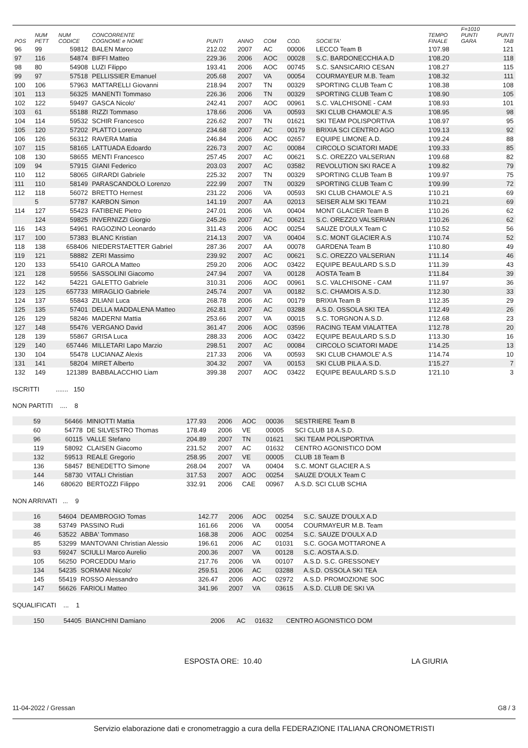| POS | NUM PETT | NUM CODICE | CONCORRENTE COGNOME e NOME | PUNTI | ANNO | COM | COD. | SOCIETA' | TEMPO FINALE | F=1010 PUNTI GARA | PUNTI TAB |
| --- | --- | --- | --- | --- | --- | --- | --- | --- | --- | --- | --- |
| 96 | 99 | 59812 | BALEN Marco | 212.02 | 2007 | AC | 00006 | LECCO Team B | 1'07.98 | | 121 |
| 97 | 116 | 54874 | BIFFI Matteo | 229.36 | 2006 | AOC | 00028 | S.C. BARDONECCHIA A.D | 1'08.20 | | 118 |
| 98 | 80 | 54908 | LUZI Filippo | 193.41 | 2006 | AOC | 00745 | S.C. SANSICARIO CESAN | 1'08.27 | | 115 |
| 99 | 97 | 57518 | PELLISSIER Emanuel | 205.68 | 2007 | VA | 00054 | COURMAYEUR M.B. Team | 1'08.32 | | 111 |
| 100 | 106 | 57963 | MATTARELLI Giovanni | 218.94 | 2007 | TN | 00329 | SPORTING CLUB Team C | 1'08.38 | | 108 |
| 101 | 113 | 56325 | MANENTI Tommaso | 226.36 | 2006 | TN | 00329 | SPORTING CLUB Team C | 1'08.90 | | 105 |
| 102 | 122 | 59497 | GASCA Nicolo' | 242.41 | 2007 | AOC | 00961 | S.C. VALCHISONE - CAM | 1'08.93 | | 101 |
| 103 | 61 | 55188 | RIZZI Tommaso | 178.66 | 2006 | VA | 00593 | SKI CLUB CHAMOLE' A.S | 1'08.95 | | 98 |
| 104 | 114 | 59532 | SCHIR Francesco | 226.62 | 2007 | TN | 01621 | SKI TEAM POLISPORTIVA | 1'08.97 | | 95 |
| 105 | 120 | 57202 | PLATTO Lorenzo | 234.68 | 2007 | AC | 00179 | BRIXIA SCI CENTRO AGO | 1'09.13 | | 92 |
| 106 | 126 | 56312 | RAVERA Mattia | 246.84 | 2006 | AOC | 02657 | EQUIPE LIMONE A.D. | 1'09.24 | | 88 |
| 107 | 115 | 58165 | LATTUADA Edoardo | 226.73 | 2007 | AC | 00084 | CIRCOLO SCIATORI MADE | 1'09.33 | | 85 |
| 108 | 130 | 58655 | MENTI Francesco | 257.45 | 2007 | AC | 00621 | S.C. OREZZO VALSERIAN | 1'09.68 | | 82 |
| 109 | 94 | 57915 | GIANI Federico | 203.03 | 2007 | AC | 03582 | REVOLUTION SKI RACE A | 1'09.82 | | 79 |
| 110 | 112 | 58065 | GIRARDI Gabriele | 225.32 | 2007 | TN | 00329 | SPORTING CLUB Team B | 1'09.97 | | 75 |
| 111 | 110 | 58149 | PARASCANDOLO Lorenzo | 222.99 | 2007 | TN | 00329 | SPORTING CLUB Team C | 1'09.99 | | 72 |
| 112 | 118 | 56072 | BRETTO Hernest | 231.22 | 2006 | VA | 00593 | SKI CLUB CHAMOLE' A.S | 1'10.21 | | 69 |
| | 5 | 57787 | KARBON Simon | 141.19 | 2007 | AA | 02013 | SEISER ALM SKI TEAM | 1'10.21 | | 69 |
| 114 | 127 | 55423 | FATIBENE Pietro | 247.01 | 2006 | VA | 00404 | MONT GLACIER Team B | 1'10.26 | | 62 |
| | 124 | 59825 | INVERNIZZI Giorgio | 245.26 | 2007 | AC | 00621 | S.C. OREZZO VALSERIAN | 1'10.26 | | 62 |
| 116 | 143 | 54961 | RAGOZINO Leonardo | 311.43 | 2006 | AOC | 00254 | SAUZE D'OULX Team C | 1'10.52 | | 56 |
| 117 | 100 | 57383 | BLANC Kristian | 214.13 | 2007 | VA | 00404 | S.C. MONT GLACIER A.S | 1'10.74 | | 52 |
| 118 | 138 | 658406 | NIEDERSTAETTER Gabriel | 287.36 | 2007 | AA | 00078 | GARDENA Team B | 1'10.80 | | 49 |
| 119 | 121 | 58882 | ZERI Massimo | 239.92 | 2007 | AC | 00621 | S.C. OREZZO VALSERIAN | 1'11.14 | | 46 |
| 120 | 133 | 55410 | GAROLA Matteo | 259.20 | 2006 | AOC | 03422 | EQUIPE BEAULARD S.S.D | 1'11.39 | | 43 |
| 121 | 128 | 59556 | SASSOLINI Giacomo | 247.94 | 2007 | VA | 00128 | AOSTA Team B | 1'11.84 | | 39 |
| 122 | 142 | 54221 | GALETTO Gabriele | 310.31 | 2006 | AOC | 00961 | S.C. VALCHISONE - CAM | 1'11.97 | | 36 |
| 123 | 125 | 657733 | MIRAGLIO Gabriele | 245.74 | 2007 | VA | 00182 | S.C. CHAMOIS A.S.D. | 1'12.30 | | 33 |
| 124 | 137 | 55843 | ZILIANI Luca | 268.78 | 2006 | AC | 00179 | BRIXIA Team B | 1'12.35 | | 29 |
| 125 | 135 | 57401 | DELLA MADDALENA Matteo | 262.81 | 2007 | AC | 03288 | A.S.D. OSSOLA SKI TEA | 1'12.49 | | 26 |
| 126 | 129 | 58246 | MADERNI Mattia | 253.66 | 2007 | VA | 00015 | S.C. TORGNON A.S.D. | 1'12.68 | | 23 |
| 127 | 148 | 55476 | VERGANO David | 361.47 | 2006 | AOC | 03596 | RACING TEAM VIALATTEA | 1'12.78 | | 20 |
| 128 | 139 | 55867 | GRISA Luca | 288.33 | 2006 | AOC | 03422 | EQUIPE BEAULARD S.S.D | 1'13.30 | | 16 |
| 129 | 140 | 657446 | MILLETARI Lapo Marzio | 298.51 | 2007 | AC | 00084 | CIRCOLO SCIATORI MADE | 1'14.25 | | 13 |
| 130 | 104 | 55478 | LUCIANAZ Alexis | 217.33 | 2006 | VA | 00593 | SKI CLUB CHAMOLE' A.S | 1'14.74 | | 10 |
| 131 | 141 | 58204 | MIRET Alberto | 304.32 | 2007 | VA | 00153 | SKI CLUB PILA A.S.D. | 1'15.27 | | 7 |
| 132 | 149 | 121389 | BABBALACCHIO Liam | 399.38 | 2007 | AOC | 03422 | EQUIPE BEAULARD S.S.D | 1'21.10 | | 3 |
ISCRITTI ....... 150
NON PARTITI .... 8
| | 59 | 56466 | MINIOTTI Mattia | 177.93 | 2006 | AOC | 00036 | SESTRIERE Team B | |
| | 60 | 54778 | DE SILVESTRO Thomas | 178.49 | 2006 | VE | 00005 | SCI CLUB 18 A.S.D. | |
| | 96 | 60115 | VALLE Stefano | 204.89 | 2007 | TN | 01621 | SKI TEAM POLISPORTIVA | |
| | 119 | 58092 | CLAISEN Giacomo | 231.52 | 2007 | AC | 01632 | CENTRO AGONISTICO DOM | |
| | 132 | 59513 | REALE Gregorio | 258.95 | 2007 | VE | 00005 | CLUB 18 Team B | |
| | 136 | 58457 | BENEDETTO Simone | 268.04 | 2007 | VA | 00404 | S.C. MONT GLACIER A.S | |
| | 144 | 58730 | VITALI Christian | 317.53 | 2007 | AOC | 00254 | SAUZE D'OULX Team C | |
| | 146 | 680620 | BERTOZZI Filippo | 332.91 | 2006 | CAE | 00967 | A.S.D. SCI CLUB SCHIA | |
NON ARRIVATI ... 9
| | 16 | 54604 | DEAMBROGIO Tomas | 142.77 | 2006 | AOC | 00254 | S.C. SAUZE D'OULX A.D | |
| | 38 | 53749 | PASSINO Rudi | 161.66 | 2006 | VA | 00054 | COURMAYEUR M.B. Team | |
| | 46 | 53522 | ABBA' Tommaso | 168.38 | 2006 | AOC | 00254 | S.C. SAUZE D'OULX A.D | |
| | 85 | 53299 | MANTOVANI Christian Alessio | 196.61 | 2006 | AC | 01031 | S.C. GOGA MOTTARONE A | |
| | 93 | 59247 | SCIULLI Marco Aurelio | 200.36 | 2007 | VA | 00128 | S.C. AOSTA A.S.D. | |
| | 105 | 56250 | PORCEDDU Mario | 217.76 | 2006 | VA | 00107 | A.S.D. S.C. GRESSONEY | |
| | 134 | 54235 | SORMANI Nicolo' | 259.51 | 2006 | AC | 03288 | A.S.D. OSSOLA SKI TEA | |
| | 145 | 55419 | ROSSO Alessandro | 326.47 | 2006 | AOC | 02972 | A.S.D. PROMOZIONE SOC | |
| | 147 | 56626 | FARIOLI Matteo | 341.96 | 2007 | VA | 03615 | A.S.D. CLUB DE SKI VA | |
SQUALIFICATI ... 1
| | 150 | 54405 | BIANCHINI Damiano | | 2006 | AC | 01632 | CENTRO AGONISTICO DOM | |
ESPOSTA ORE: 10.40 LA GIURIA
11-04-2022 / Gressan G8 / 3
Servizio elaborazione dati e cronometraggio a cura della FEDERAZIONE ITALIANA CRONOMETRISTI